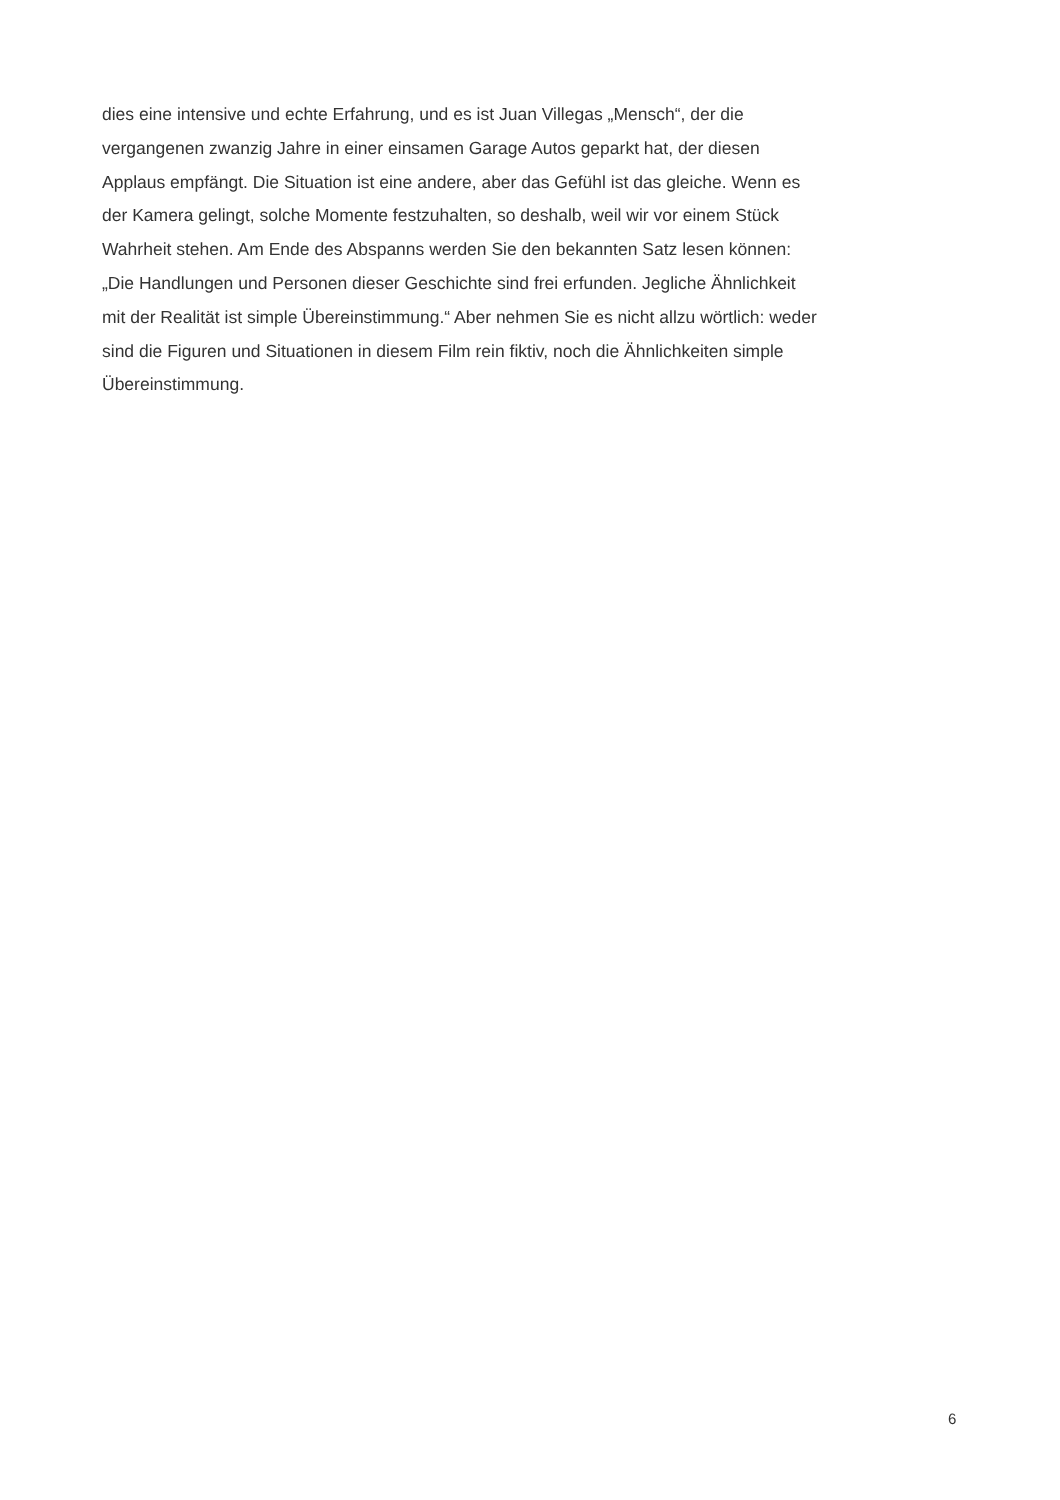dies eine intensive und echte Erfahrung, und es ist Juan Villegas „Mensch“, der die
vergangenen zwanzig Jahre in einer einsamen Garage Autos geparkt hat, der diesen
Applaus empfängt. Die Situation ist eine andere, aber das Gefühl ist das gleiche. Wenn es
der Kamera gelingt, solche Momente festzuhalten, so deshalb, weil wir vor einem Stück
Wahrheit stehen. Am Ende des Abspanns werden Sie den bekannten Satz lesen können:
„Die Handlungen und Personen dieser Geschichte sind frei erfunden. Jegliche Ähnlichkeit
mit der Realität ist simple Übereinstimmung.“ Aber nehmen Sie es nicht allzu wörtlich: weder
sind die Figuren und Situationen in diesem Film rein fiktiv, noch die Ähnlichkeiten simple
Übereinstimmung.
6